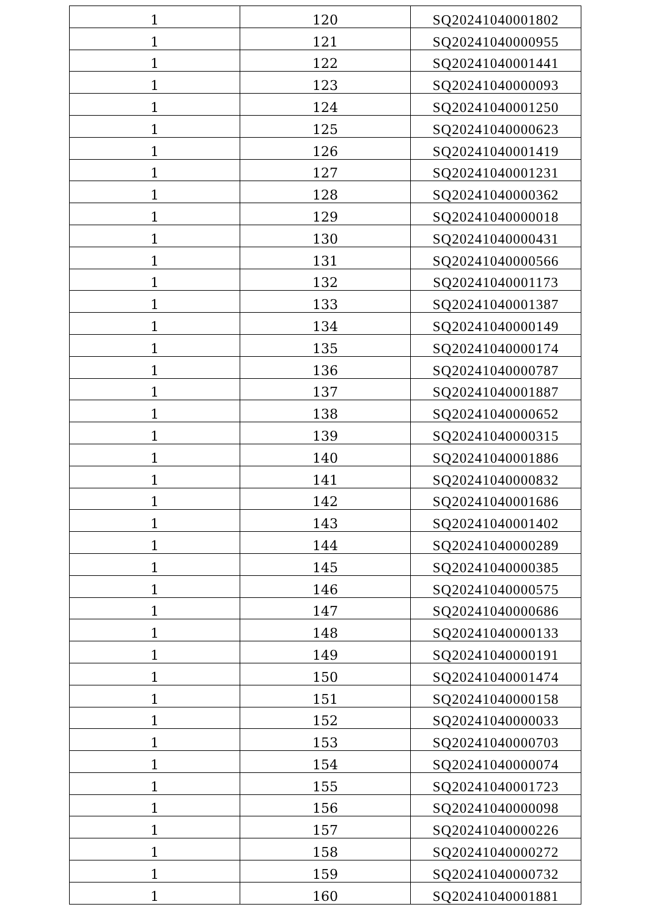| 1 | 120 | SQ20241040001802 |
| 1 | 121 | SQ20241040000955 |
| 1 | 122 | SQ20241040001441 |
| 1 | 123 | SQ20241040000093 |
| 1 | 124 | SQ20241040001250 |
| 1 | 125 | SQ20241040000623 |
| 1 | 126 | SQ20241040001419 |
| 1 | 127 | SQ20241040001231 |
| 1 | 128 | SQ20241040000362 |
| 1 | 129 | SQ20241040000018 |
| 1 | 130 | SQ20241040000431 |
| 1 | 131 | SQ20241040000566 |
| 1 | 132 | SQ20241040001173 |
| 1 | 133 | SQ20241040001387 |
| 1 | 134 | SQ20241040000149 |
| 1 | 135 | SQ20241040000174 |
| 1 | 136 | SQ20241040000787 |
| 1 | 137 | SQ20241040001887 |
| 1 | 138 | SQ20241040000652 |
| 1 | 139 | SQ20241040000315 |
| 1 | 140 | SQ20241040001886 |
| 1 | 141 | SQ20241040000832 |
| 1 | 142 | SQ20241040001686 |
| 1 | 143 | SQ20241040001402 |
| 1 | 144 | SQ20241040000289 |
| 1 | 145 | SQ20241040000385 |
| 1 | 146 | SQ20241040000575 |
| 1 | 147 | SQ20241040000686 |
| 1 | 148 | SQ20241040000133 |
| 1 | 149 | SQ20241040000191 |
| 1 | 150 | SQ20241040001474 |
| 1 | 151 | SQ20241040000158 |
| 1 | 152 | SQ20241040000033 |
| 1 | 153 | SQ20241040000703 |
| 1 | 154 | SQ20241040000074 |
| 1 | 155 | SQ20241040001723 |
| 1 | 156 | SQ20241040000098 |
| 1 | 157 | SQ20241040000226 |
| 1 | 158 | SQ20241040000272 |
| 1 | 159 | SQ20241040000732 |
| 1 | 160 | SQ20241040001881 |